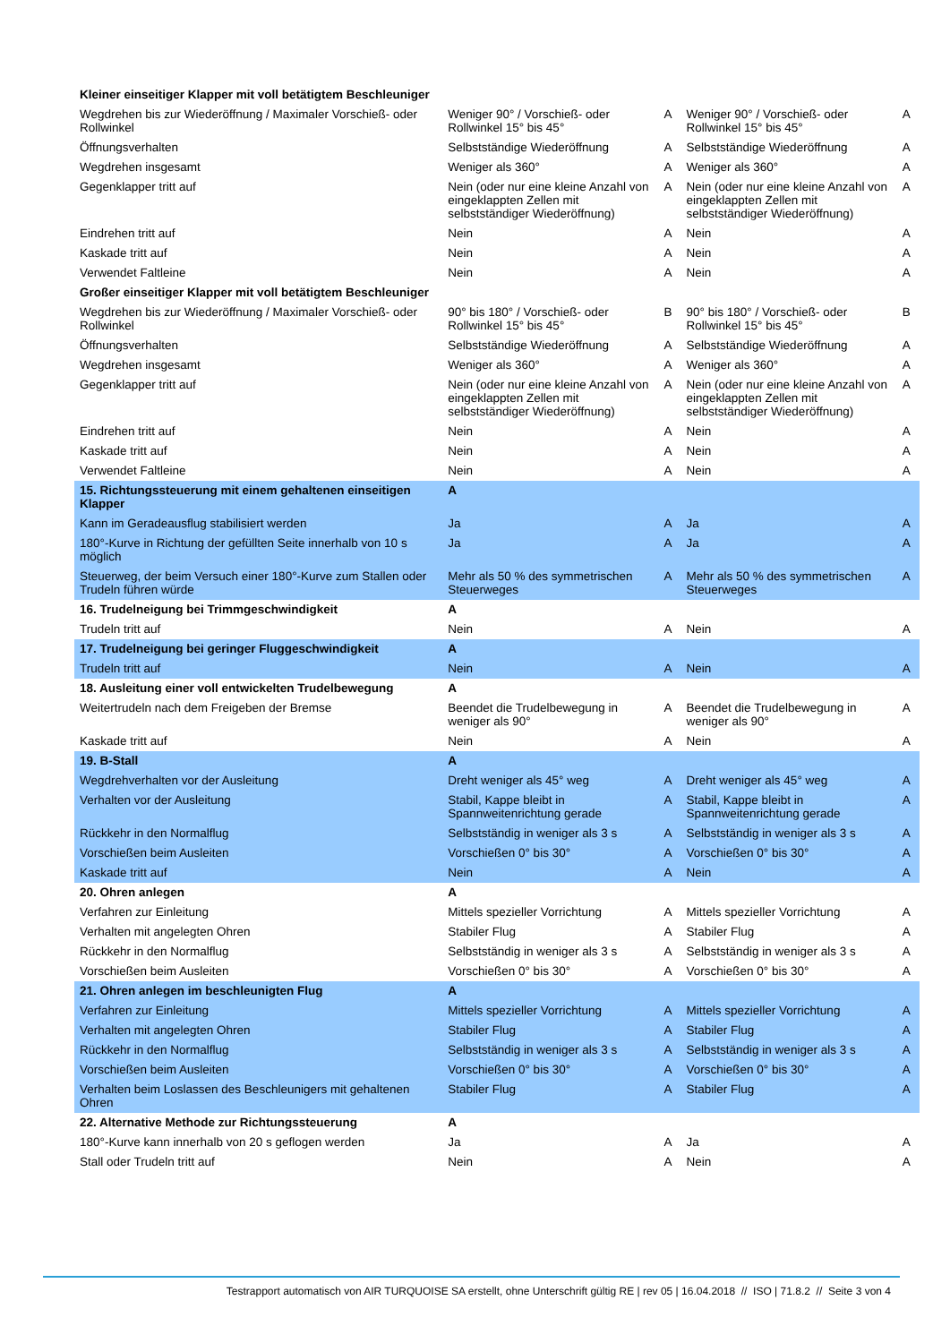| Kleiner einseitiger Klapper mit voll betätigtem Beschleuniger | | | | |
| Wegdrehen bis zur Wiederöffnung / Maximaler Vorschieß- oder Rollwinkel | Weniger 90° / Vorschieß- oder Rollwinkel 15° bis 45° | A | Weniger 90° / Vorschieß- oder Rollwinkel 15° bis 45° | A |
| Öffnungsverhalten | Selbstständige Wiederöffnung | A | Selbstständige Wiederöffnung | A |
| Wegdrehen insgesamt | Weniger als 360° | A | Weniger als 360° | A |
| Gegenklapper tritt auf | Nein (oder nur eine kleine Anzahl von eingeklappten Zellen mit selbstständiger Wiederöffnung) | A | Nein (oder nur eine kleine Anzahl von eingeklappten Zellen mit selbstständiger Wiederöffnung) | A |
| Eindrehen tritt auf | Nein | A | Nein | A |
| Kaskade tritt auf | Nein | A | Nein | A |
| Verwendet Faltleine | Nein | A | Nein | A |
| Großer einseitiger Klapper mit voll betätigtem Beschleuniger | | | | |
| Wegdrehen bis zur Wiederöffnung / Maximaler Vorschieß- oder Rollwinkel | 90° bis 180° / Vorschieß- oder Rollwinkel 15° bis 45° | B | 90° bis 180° / Vorschieß- oder Rollwinkel 15° bis 45° | B |
| Öffnungsverhalten | Selbstständige Wiederöffnung | A | Selbstständige Wiederöffnung | A |
| Wegdrehen insgesamt | Weniger als 360° | A | Weniger als 360° | A |
| Gegenklapper tritt auf | Nein (oder nur eine kleine Anzahl von eingeklappten Zellen mit selbstständiger Wiederöffnung) | A | Nein (oder nur eine kleine Anzahl von eingeklappten Zellen mit selbstständiger Wiederöffnung) | A |
| Eindrehen tritt auf | Nein | A | Nein | A |
| Kaskade tritt auf | Nein | A | Nein | A |
| Verwendet Faltleine | Nein | A | Nein | A |
| 15. Richtungssteuerung mit einem gehaltenen einseitigen Klapper | A | | | |
| Kann im Geradeausflug stabilisiert werden | Ja | A | Ja | A |
| 180°-Kurve in Richtung der gefüllten Seite innerhalb von 10 s möglich | Ja | A | Ja | A |
| Steuerweg, der beim Versuch einer 180°-Kurve zum Stallen oder Trudeln führen würde | Mehr als 50 % des symmetrischen Steuerweges | A | Mehr als 50 % des symmetrischen Steuerweges | A |
| 16. Trudelneigung bei Trimmgeschwindigkeit | A | | | |
| Trudeln tritt auf | Nein | A | Nein | A |
| 17. Trudelneigung bei geringer Fluggeschwindigkeit | A | | | |
| Trudeln tritt auf | Nein | A | Nein | A |
| 18. Ausleitung einer voll entwickelten Trudelbewegung | A | | | |
| Weitertrudeln nach dem Freigeben der Bremse | Beendet die Trudelbewegung in weniger als 90° | A | Beendet die Trudelbewegung in weniger als 90° | A |
| Kaskade tritt auf | Nein | A | Nein | A |
| 19. B-Stall | A | | | |
| Wegdrehverhalten vor der Ausleitung | Dreht weniger als 45° weg | A | Dreht weniger als 45° weg | A |
| Verhalten vor der Ausleitung | Stabil, Kappe bleibt in Spannweitenrichtung gerade | A | Stabil, Kappe bleibt in Spannweitenrichtung gerade | A |
| Rückkehr in den Normalflug | Selbstständig in weniger als 3 s | A | Selbstständig in weniger als 3 s | A |
| Vorschießen beim Ausleiten | Vorschießen 0° bis 30° | A | Vorschießen 0° bis 30° | A |
| Kaskade tritt auf | Nein | A | Nein | A |
| 20. Ohren anlegen | A | | | |
| Verfahren zur Einleitung | Mittels spezieller Vorrichtung | A | Mittels spezieller Vorrichtung | A |
| Verhalten mit angelegten Ohren | Stabiler Flug | A | Stabiler Flug | A |
| Rückkehr in den Normalflug | Selbstständig in weniger als 3 s | A | Selbstständig in weniger als 3 s | A |
| Vorschießen beim Ausleiten | Vorschießen 0° bis 30° | A | Vorschießen 0° bis 30° | A |
| 21. Ohren anlegen im beschleunigten Flug | A | | | |
| Verfahren zur Einleitung | Mittels spezieller Vorrichtung | A | Mittels spezieller Vorrichtung | A |
| Verhalten mit angelegten Ohren | Stabiler Flug | A | Stabiler Flug | A |
| Rückkehr in den Normalflug | Selbstständig in weniger als 3 s | A | Selbstständig in weniger als 3 s | A |
| Vorschießen beim Ausleiten | Vorschießen 0° bis 30° | A | Vorschießen 0° bis 30° | A |
| Verhalten beim Loslassen des Beschleunigers mit gehaltenen Ohren | Stabiler Flug | A | Stabiler Flug | A |
| 22. Alternative Methode zur Richtungssteuerung | A | | | |
| 180°-Kurve kann innerhalb von 20 s geflogen werden | Ja | A | Ja | A |
| Stall oder Trudeln tritt auf | Nein | A | Nein | A |
Testrapport automatisch von AIR TURQUOISE SA erstellt, ohne Unterschrift gültig RE | rev 05 | 16.04.2018 // ISO | 71.8.2 // Seite 3 von 4